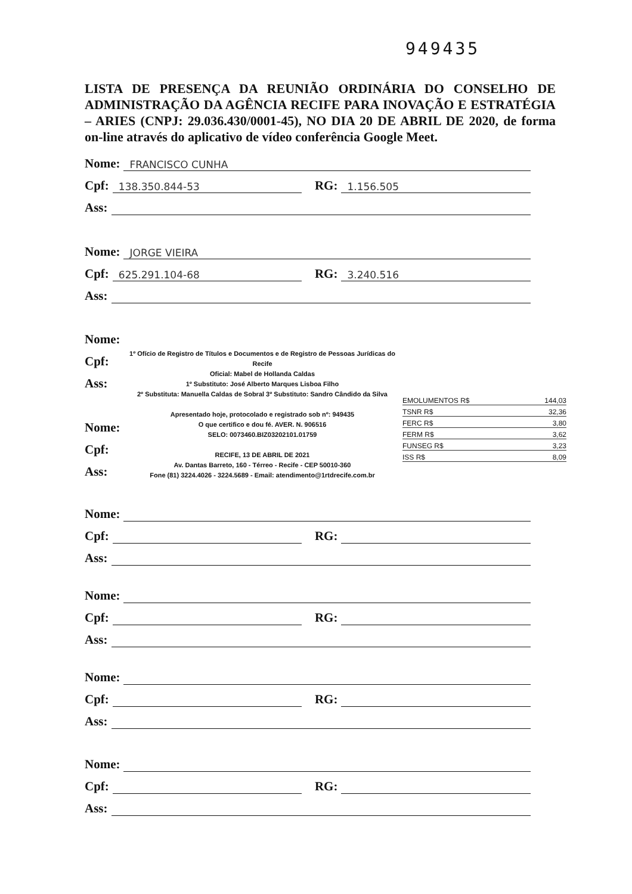949435
LISTA DE PRESENÇA DA REUNIÃO ORDINÁRIA DO CONSELHO DE ADMINISTRAÇÃO DA AGÊNCIA RECIFE PARA INOVAÇÃO E ESTRATÉGIA – ARIES (CNPJ: 29.036.430/0001-45), NO DIA 20 DE ABRIL DE 2020, de forma on-line através do aplicativo de vídeo conferência Google Meet.
Nome: FRANCISCO CUNHA
Cpf: 138.350.844-53 RG: 1.156.505
Ass:
Nome: JORGE VIEIRA
Cpf: 625.291.104-68 RG: 3.240.516
Ass:
Nome:
Cpf:
Ass:
1º Ofício de Registro de Títulos e Documentos e de Registro de Pessoas Jurídicas do Recife
Oficial: Mabel de Hollanda Caldas
1º Substituto: José Alberto Marques Lisboa Filho
2º Substituta: Manuella Caldas de Sobral 3º Substituto: Sandro Cândido da Silva
Apresentado hoje, protocolado e registrado sob nº: 949435
O que certifico e dou fé. AVER. N. 906516
SELO: 0073460.BIZ03202101.01759
RECIFE, 13 DE ABRIL DE 2021
Av. Dantas Barreto, 160 - Térreo - Recife - CEP 50010-360
Fone (81) 3224.4026 - 3224.5689 - Email: atendimento@1rtdrecife.com.br
EMOLUMENTOS R$ 144,03
TSNR R$ 32,36
FERC R$ 3,80
FERM R$ 3,62
FUNSEG R$ 3,23
ISS R$ 8,09
Nome:
Cpf:
Ass:
Nome:
Cpf: RG:
Ass:
Nome:
Cpf: RG:
Ass:
Nome:
Cpf: RG:
Ass:
Nome:
Cpf: RG:
Ass: